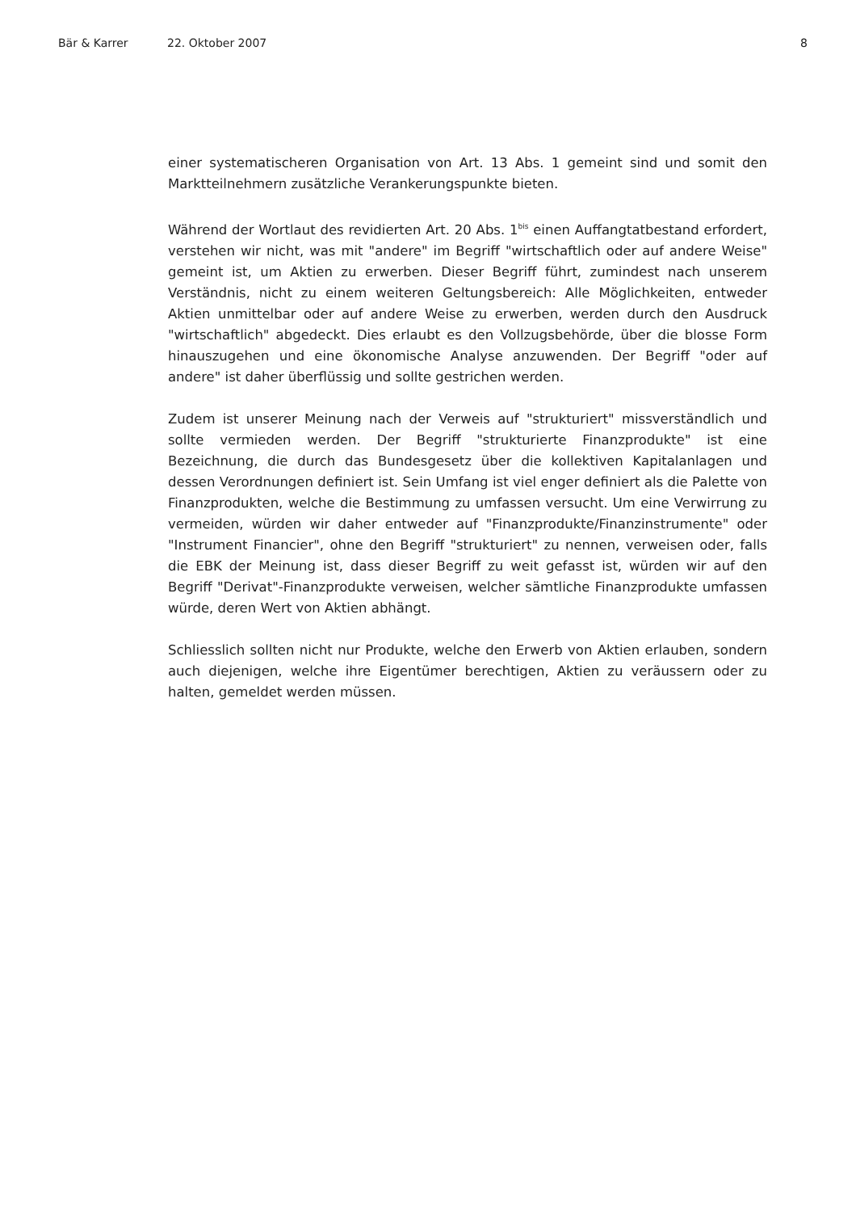Bär & Karrer 22. Oktober 2007 8
einer systematischeren Organisation von Art. 13 Abs. 1 gemeint sind und somit den Marktteilnehmern zusätzliche Verankerungspunkte bieten.
Während der Wortlaut des revidierten Art. 20 Abs. 1<sup>bis</sup> einen Auffangtatbestand erfordert, verstehen wir nicht, was mit "andere" im Begriff "wirtschaftlich oder auf andere Weise" gemeint ist, um Aktien zu erwerben. Dieser Begriff führt, zumindest nach unserem Verständnis, nicht zu einem weiteren Geltungsbereich: Alle Möglichkeiten, entweder Aktien unmittelbar oder auf andere Weise zu erwerben, werden durch den Ausdruck "wirtschaftlich" abgedeckt. Dies erlaubt es den Vollzugsbehörde, über die blosse Form hinauszugehen und eine ökonomische Analyse anzuwenden. Der Begriff "oder auf andere" ist daher überflüssig und sollte gestrichen werden.
Zudem ist unserer Meinung nach der Verweis auf "strukturiert" missverständlich und sollte vermieden werden. Der Begriff "strukturierte Finanzprodukte" ist eine Bezeichnung, die durch das Bundesgesetz über die kollektiven Kapitalanlagen und dessen Verordnungen definiert ist. Sein Umfang ist viel enger definiert als die Palette von Finanzprodukten, welche die Bestimmung zu umfassen versucht. Um eine Verwirrung zu vermeiden, würden wir daher entweder auf "Finanzprodukte/Finanzinstrumente" oder "Instrument Financier", ohne den Begriff "strukturiert" zu nennen, verweisen oder, falls die EBK der Meinung ist, dass dieser Begriff zu weit gefasst ist, würden wir auf den Begriff "Derivat"-Finanzprodukte verweisen, welcher sämtliche Finanzprodukte umfassen würde, deren Wert von Aktien abhängt.
Schliesslich sollten nicht nur Produkte, welche den Erwerb von Aktien erlauben, sondern auch diejenigen, welche ihre Eigentümer berechtigen, Aktien zu veräussern oder zu halten, gemeldet werden müssen.